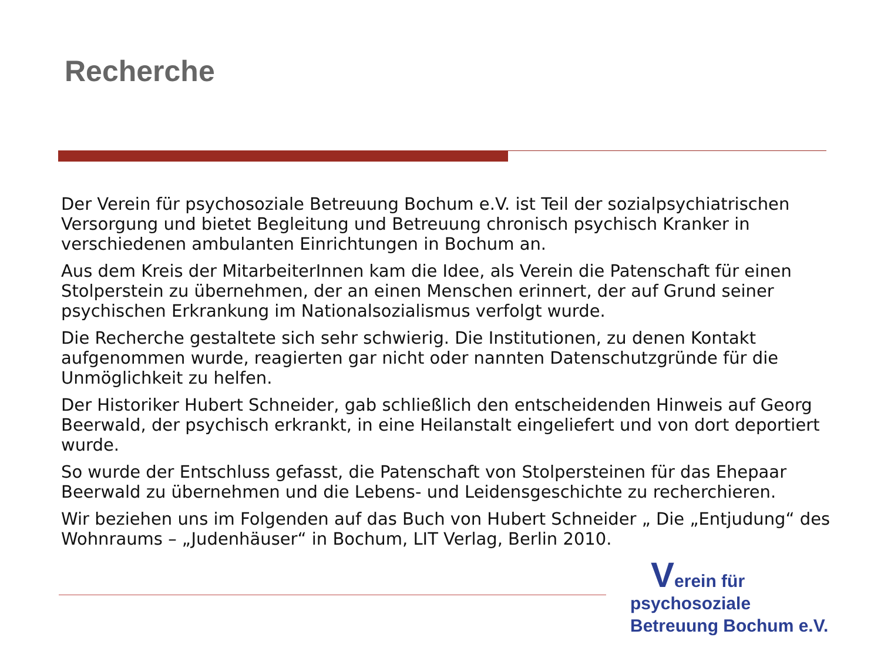Recherche
Der Verein für psychosoziale Betreuung Bochum e.V. ist Teil der sozialpsychiatrischen Versorgung und bietet Begleitung und Betreuung chronisch psychisch Kranker in verschiedenen ambulanten Einrichtungen in Bochum an.
Aus dem Kreis der MitarbeiterInnen kam die Idee, als Verein die Patenschaft für einen Stolperstein zu übernehmen, der an einen Menschen erinnert, der auf Grund seiner psychischen Erkrankung im Nationalsozialismus verfolgt wurde.
Die Recherche gestaltete sich sehr schwierig. Die Institutionen, zu denen Kontakt aufgenommen wurde, reagierten gar nicht oder nannten Datenschutzgründe für die Unmöglichkeit zu helfen.
Der Historiker Hubert Schneider, gab schließlich den entscheidenden Hinweis auf Georg Beerwald, der psychisch erkrankt, in eine Heilanstalt eingeliefert und von dort deportiert wurde.
So wurde der Entschluss gefasst, die Patenschaft von Stolpersteinen für das Ehepaar Beerwald zu übernehmen und die Lebens- und Leidensgeschichte zu recherchieren.
Wir beziehen uns im Folgenden auf das Buch von Hubert Schneider „ Die „Entjudung“ des Wohnraums – „Judenhäuser“ in Bochum, LIT Verlag, Berlin 2010.
Verein für
psychosoziale
Betreuung Bochum e.V.